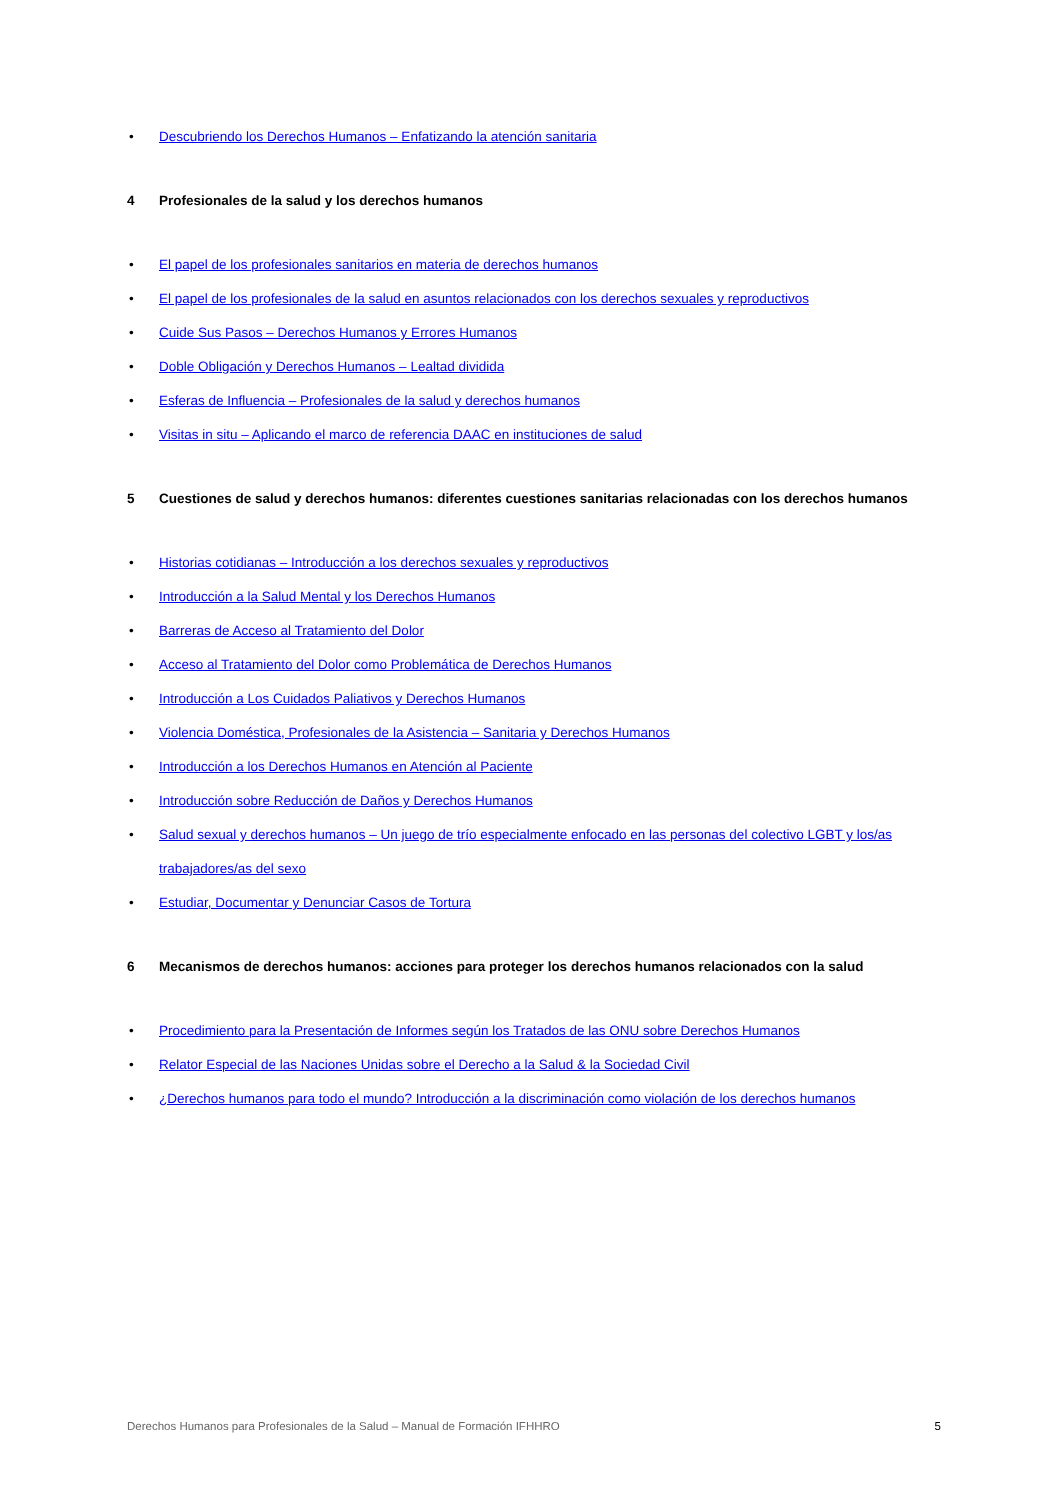• Descubriendo los Derechos Humanos – Enfatizando la atención sanitaria
4 Profesionales de la salud y los derechos humanos
• El papel de los profesionales sanitarios en materia de derechos humanos
• El papel de los profesionales de la salud en asuntos relacionados con los derechos sexuales y reproductivos
• Cuide Sus Pasos – Derechos Humanos y Errores Humanos
• Doble Obligación y Derechos Humanos – Lealtad dividida
• Esferas de Influencia – Profesionales de la salud y derechos humanos
• Visitas in situ – Aplicando el marco de referencia DAAC en instituciones de salud
5 Cuestiones de salud y derechos humanos: diferentes cuestiones sanitarias relacionadas con los derechos humanos
• Historias cotidianas – Introducción a los derechos sexuales y reproductivos
• Introducción a la Salud Mental y los Derechos Humanos
• Barreras de Acceso al Tratamiento del Dolor
• Acceso al Tratamiento del Dolor como Problemática de Derechos Humanos
• Introducción a Los Cuidados Paliativos y Derechos Humanos
• Violencia Doméstica, Profesionales de la Asistencia – Sanitaria y Derechos Humanos
• Introducción a los Derechos Humanos en Atención al Paciente
• Introducción sobre Reducción de Daños y Derechos Humanos
• Salud sexual y derechos humanos – Un juego de trío especialmente enfocado en las personas del colectivo LGBT y los/as trabajadores/as del sexo
• Estudiar, Documentar y Denunciar Casos de Tortura
6 Mecanismos de derechos humanos: acciones para proteger los derechos humanos relacionados con la salud
• Procedimiento para la Presentación de Informes según los Tratados de las ONU sobre Derechos Humanos
• Relator Especial de las Naciones Unidas sobre el Derecho a la Salud & la Sociedad Civil
• ¿Derechos humanos para todo el mundo? Introducción a la discriminación como violación de los derechos humanos
Derechos Humanos para Profesionales de la Salud – Manual de Formación IFHHRO 5